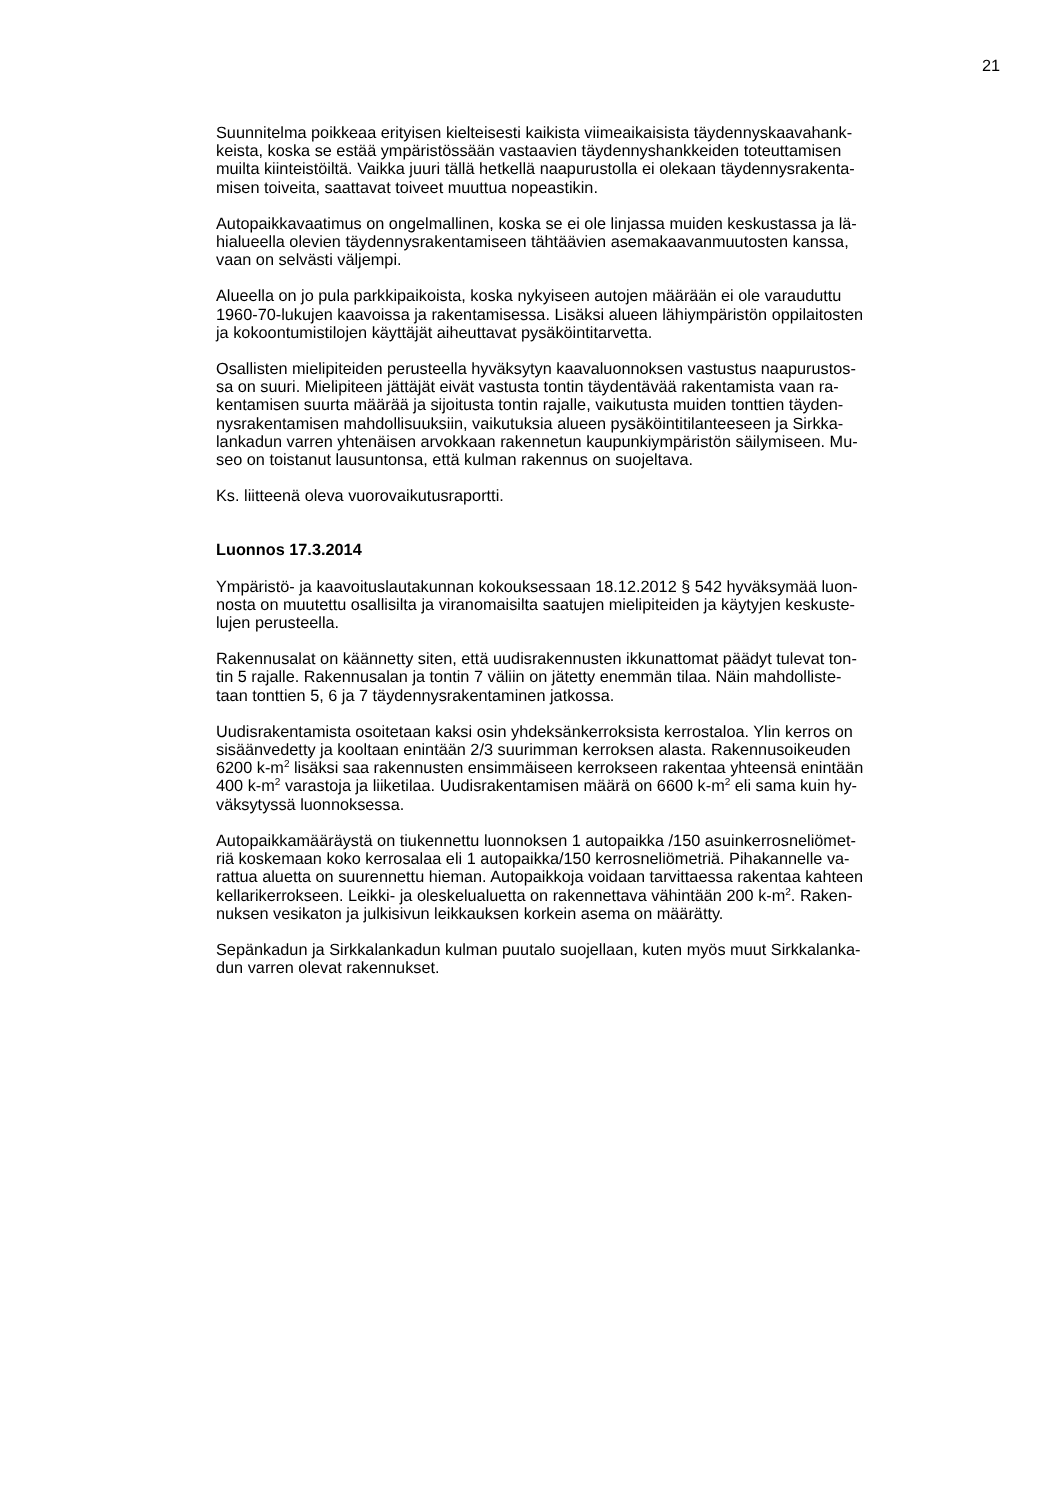21
Suunnitelma poikkeaa erityisen kielteisesti kaikista viimeaikaisista täydennyskaavahank-
keista, koska se estää ympäristössään vastaavien täydennyshankkeiden toteuttamisen
muilta kiinteistöiltä. Vaikka juuri tällä hetkellä naapurustolla ei olekaan täydennysrakenta-
misen toiveita, saattavat toiveet muuttua nopeastikin.
Autopaikkavaatimus on ongelmallinen, koska se ei ole linjassa muiden keskustassa ja lä-
hialueella olevien täydennysrakentamiseen tähtäävien asemakaavanmuutosten kanssa,
vaan on selvästi väljempi.
Alueella on jo pula parkkipaikoista, koska nykyiseen autojen määrään ei ole varauduttu
1960-70-lukujen kaavoissa ja rakentamisessa. Lisäksi alueen lähiympäristön oppilaitosten
ja kokoontumistilojen käyttäjät aiheuttavat pysäköintitarvetta.
Osallisten mielipiteiden perusteella hyväksytyn kaavaluonnoksen vastustus naapurustos-
sa on suuri. Mielipiteen jättäjät eivät vastusta tontin täydentävää rakentamista vaan ra-
kentamisen suurta määrää ja sijoitusta tontin rajalle, vaikutusta muiden tonttien täyden-
nysrakentamisen mahdollisuuksiin, vaikutuksia alueen pysäköintitilanteeseen ja Sirkka-
lankadun varren yhtenäisen arvokkaan rakennetun kaupunkiympäristön säilymiseen. Mu-
seo on toistanut lausuntonsa, että kulman rakennus on suojeltava.
Ks. liitteenä oleva vuorovaikutusraportti.
Luonnos 17.3.2014
Ympäristö- ja kaavoituslautakunnan kokouksessaan 18.12.2012 § 542 hyväksymää luon-
nosta on muutettu osallisilta ja viranomaisilta saatujen mielipiteiden ja käytyjen keskuste-
lujen perusteella.
Rakennusalat on käännetty siten, että uudisrakennusten ikkunattomat päädyt tulevat ton-
tin 5 rajalle. Rakennusalan ja tontin 7 väliin on jätetty enemmän tilaa. Näin mahdolliste-
taan tonttien 5, 6 ja 7 täydennysrakentaminen jatkossa.
Uudisrakentamista osoitetaan kaksi osin yhdeksänkerroksista kerrostaloa. Ylin kerros on
sisäänvedetty ja kooltaan enintään 2/3 suurimman kerroksen alasta. Rakennusoikeuden
6200 k-m<sup>2</sup> lisäksi saa rakennusten ensimmäiseen kerrokseen rakentaa yhteensä enintään
400 k-m<sup>2</sup> varastoja ja liiketilaa. Uudisrakentamisen määrä on 6600 k-m<sup>2</sup> eli sama kuin hy-
väksytyssä luonnoksessa.
Autopaikkamääräystä on tiukennettu luonnoksen 1 autopaikka /150 asuinkerrosneliömet-
riä koskemaan koko kerrosalaa eli 1 autopaikka/150 kerrosneliömetriä. Pihakannelle va-
rattua aluetta on suurennettu hieman. Autopaikkoja voidaan tarvittaessa rakentaa kahteen
kellarikerrokseen. Leikki- ja oleskelualuetta on rakennettava vähintään 200 k-m<sup>2</sup>. Raken-
nuksen vesikaton ja julkisivun leikkauksen korkein asema on määrätty.
Sepänkadun ja Sirkkalankadun kulman puutalo suojellaan, kuten myös muut Sirkkalanka-
dun varren olevat rakennukset.